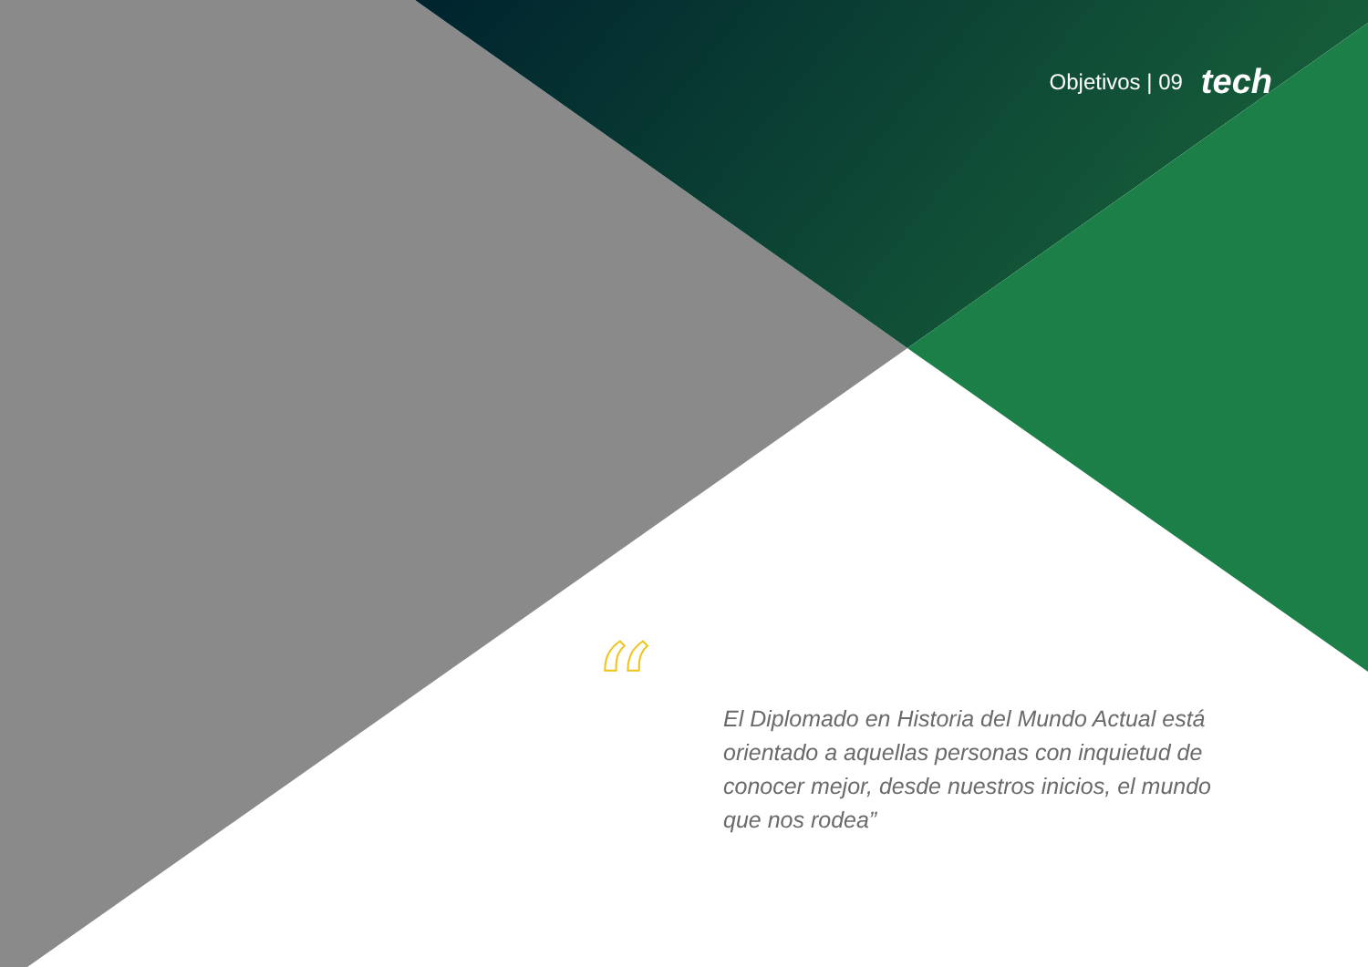“
Objetivos | 09 tech
El Diplomado en Historia del Mundo Actual está orientado a aquellas personas con inquietud de conocer mejor, desde nuestros inicios, el mundo que nos rodea”